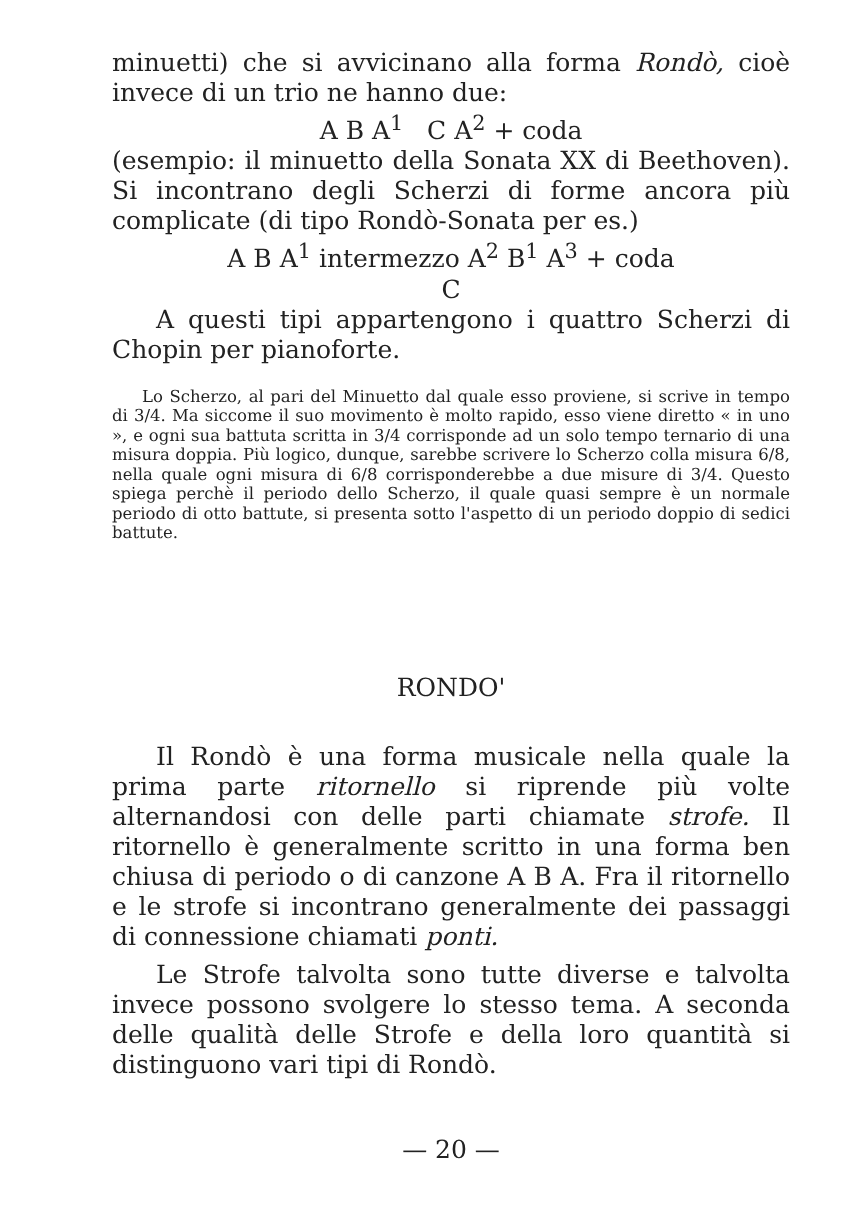minuetti) che si avvicinano alla forma Rondò, cioè invece di un trio ne hanno due:
A B A<sup>1</sup> C A<sup>2</sup> + coda
(esempio: il minuetto della Sonata XX di Beethoven). Si incontrano degli Scherzi di forme ancora più complicate (di tipo Rondò-Sonata per es.)
A B A<sup>1</sup> intermezzo A<sup>2</sup> B<sup>1</sup> A<sup>3</sup> + coda
C
A questi tipi appartengono i quattro Scherzi di Chopin per pianoforte.
Lo Scherzo, al pari del Minuetto dal quale esso proviene, si scrive in tempo di 3/4. Ma siccome il suo movimento è molto rapido, esso viene diretto « in uno », e ogni sua battuta scritta in 3/4 corrisponde ad un solo tempo ternario di una misura doppia. Più logico, dunque, sarebbe scrivere lo Scherzo colla misura 6/8, nella quale ogni misura di 6/8 corrisponderebbe a due misure di 3/4. Questo spiega perchè il periodo dello Scherzo, il quale quasi sempre è un normale periodo di otto battute, si presenta sotto l'aspetto di un periodo doppio di sedici battute.
RONDO'
Il Rondò è una forma musicale nella quale la prima parte ritornello si riprende più volte alternandosi con delle parti chiamate strofe. Il ritornello è generalmente scritto in una forma ben chiusa di periodo o di canzone A B A. Fra il ritornello e le strofe si incontrano generalmente dei passaggi di connessione chiamati ponti.
Le Strofe talvolta sono tutte diverse e talvolta invece possono svolgere lo stesso tema. A seconda delle qualità delle Strofe e della loro quantità si distinguono vari tipi di Rondò.
— 20 —